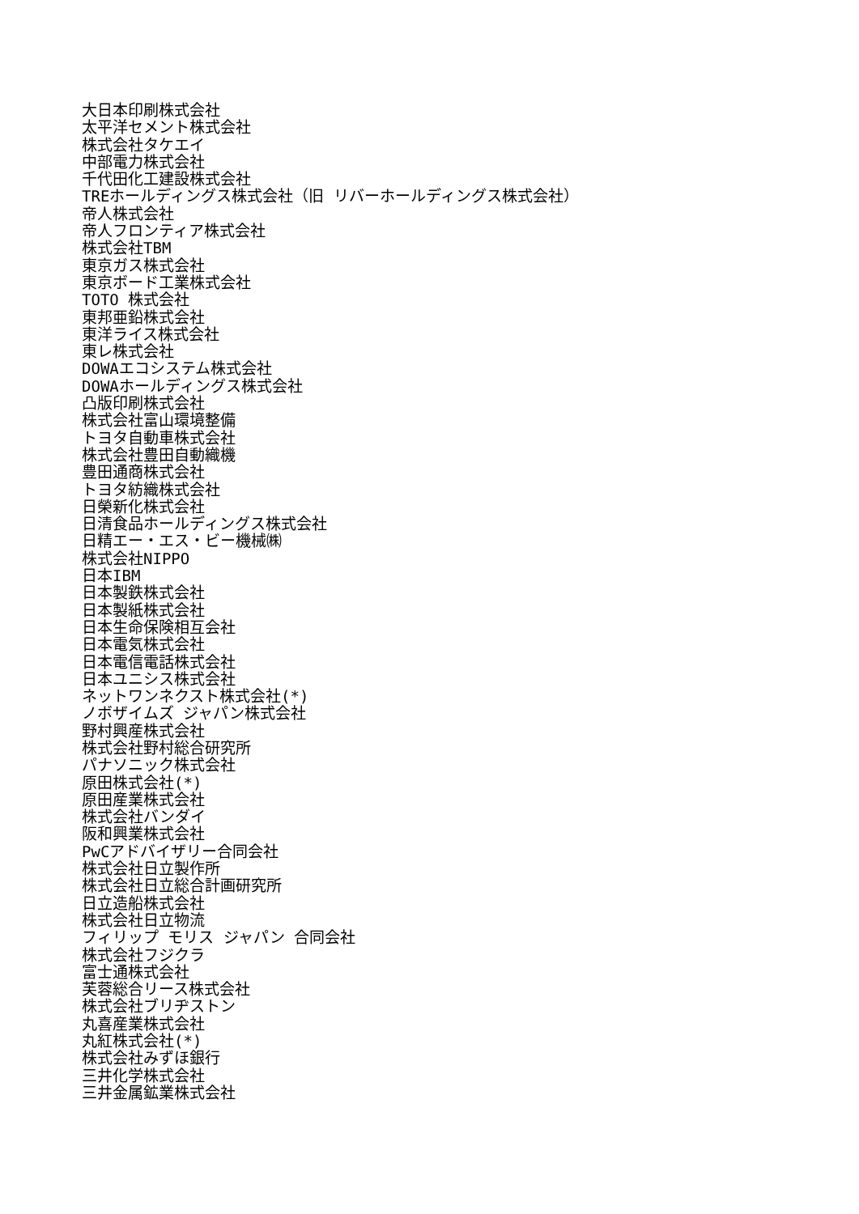大日本印刷株式会社
太平洋セメント株式会社
株式会社タケエイ
中部電力株式会社
千代田化工建設株式会社
TREホールディングス株式会社（旧 リバーホールディングス株式会社）
帝人株式会社
帝人フロンティア株式会社
株式会社TBM
東京ガス株式会社
東京ボード工業株式会社
TOTO 株式会社
東邦亜鉛株式会社
東洋ライス株式会社
東レ株式会社
DOWAエコシステム株式会社
DOWAホールディングス株式会社
凸版印刷株式会社
株式会社富山環境整備
トヨタ自動車株式会社
株式会社豊田自動織機
豊田通商株式会社
トヨタ紡織株式会社
日榮新化株式会社
日清食品ホールディングス株式会社
日精エー・エス・ビー機械㈱
株式会社NIPPO
日本IBM
日本製鉄株式会社
日本製紙株式会社
日本生命保険相互会社
日本電気株式会社
日本電信電話株式会社
日本ユニシス株式会社
ネットワンネクスト株式会社(*)
ノボザイムズ ジャパン株式会社
野村興産株式会社
株式会社野村総合研究所
パナソニック株式会社
原田株式会社(*)
原田産業株式会社
株式会社バンダイ
阪和興業株式会社
PwCアドバイザリー合同会社
株式会社日立製作所
株式会社日立総合計画研究所
日立造船株式会社
株式会社日立物流
フィリップ モリス ジャパン 合同会社
株式会社フジクラ
富士通株式会社
芙蓉総合リース株式会社
株式会社ブリヂストン
丸喜産業株式会社
丸紅株式会社(*)
株式会社みずほ銀行
三井化学株式会社
三井金属鉱業株式会社